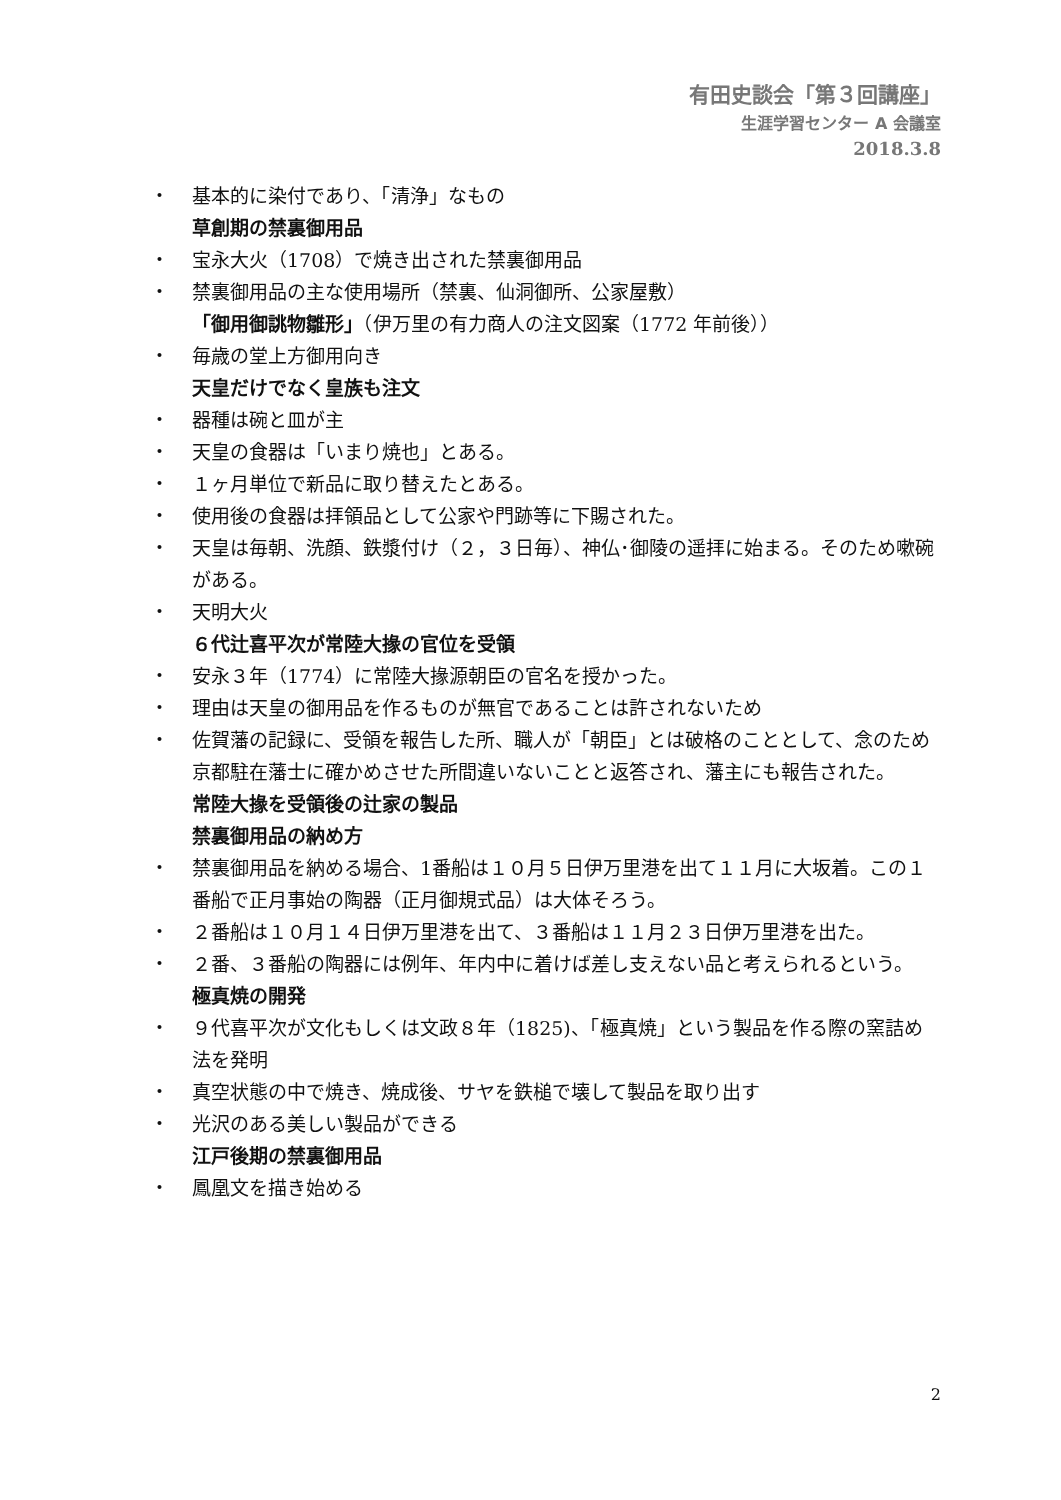有田史談会「第３回講座」
生涯学習センター A 会議室
2018.3.8
・ 基本的に染付であり、「清浄」なもの
草創期の禁裏御用品
・ 宝永大火（1708）で焼き出された禁裏御用品
・ 禁裏御用品の主な使用場所（禁裏、仙洞御所、公家屋敷）
「御用御誂物雛形」（伊万里の有力商人の注文図案（1772 年前後））
・ 毎歳の堂上方御用向き
天皇だけでなく皇族も注文
・ 器種は碗と皿が主
・ 天皇の食器は「いまり焼也」とある。
・ １ヶ月単位で新品に取り替えたとある。
・ 使用後の食器は拝領品として公家や門跡等に下賜された。
・ 天皇は毎朝、洗顔、鉄漿付け（２，３日毎）、神仏･御陵の遥拝に始まる。そのため嗽碗がある。
・ 天明大火
６代辻喜平次が常陸大掾の官位を受領
・ 安永３年（1774）に常陸大掾源朝臣の官名を授かった。
・ 理由は天皇の御用品を作るものが無官であることは許されないため
・ 佐賀藩の記録に、受領を報告した所、職人が「朝臣」とは破格のこととして、念のため京都駐在藩士に確かめさせた所間違いないことと返答され、藩主にも報告された。
常陸大掾を受領後の辻家の製品
禁裏御用品の納め方
・ 禁裏御用品を納める場合、1番船は１０月５日伊万里港を出て１１月に大坂着。この１番船で正月事始の陶器（正月御規式品）は大体そろう。
・ ２番船は１０月１４日伊万里港を出て、３番船は１１月２３日伊万里港を出た。
・ ２番、３番船の陶器には例年、年内中に着けば差し支えない品と考えられるという。
極真焼の開発
・ ９代喜平次が文化もしくは文政８年（1825)、「極真焼」という製品を作る際の窯詰め法を発明
・ 真空状態の中で焼き、焼成後、サヤを鉄槌で壊して製品を取り出す
・ 光沢のある美しい製品ができる
江戸後期の禁裏御用品
・ 鳳凰文を描き始める
2